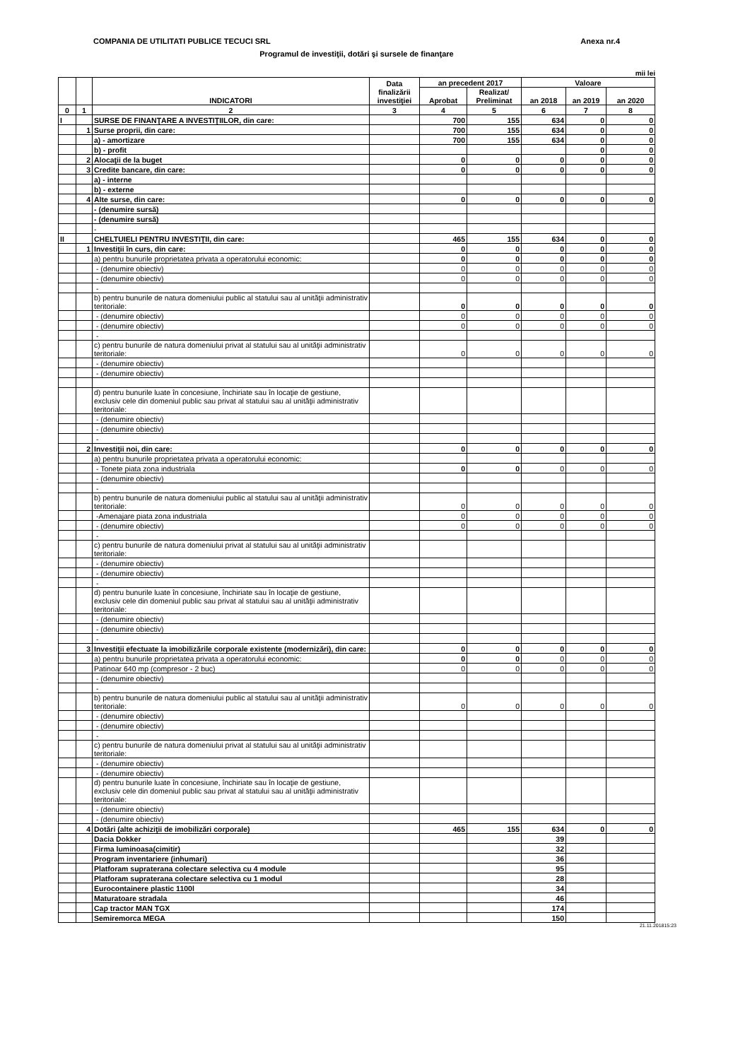COMPANIA DE UTILITATI PUBLICE TECUCI SRL Anexa nr.4
Programul de investiţii, dotări şi sursele de finanţare
mii lei
| | | INDICATORI | Data finalizării investiţiei | an precedent 2017 | | Valoare | | |
| --- | --- | --- | --- | --- | --- | --- | --- | --- |
| | | | | Aprobat | Realizat/ Preliminat | an 2018 | an 2019 | an 2020 |
| 0 | 1 | 2 | 3 | 4 | 5 | 6 | 7 | 8 |
| I | | SURSE DE FINANŢARE A INVESTIŢIILOR, din care: | | 700 | 155 | 634 | 0 | 0 |
| | 1 | Surse proprii, din care: | | 700 | 155 | 634 | 0 | 0 |
| | | a) - amortizare | | 700 | 155 | 634 | 0 | 0 |
| | | b) - profit | | | | | 0 | 0 |
| | 2 | Alocaţii de la buget | | 0 | 0 | 0 | 0 | 0 |
| | 3 | Credite bancare, din care: | | 0 | 0 | 0 | 0 | 0 |
| | | a) - interne | | | | | | |
| | | b) - externe | | | | | | |
| | 4 | Alte surse, din care: | | 0 | 0 | 0 | 0 | 0 |
| | | - (denumire sursă) | | | | | | |
| | | - (denumire sursă) | | | | | | |
| | | - | | | | | | |
| II | | CHELTUIELI PENTRU INVESTIŢII, din care: | | 465 | 155 | 634 | 0 | 0 |
| | 1 | Investiţii în curs, din care: | | 0 | 0 | 0 | 0 | 0 |
| | | a) pentru bunurile proprietatea privata a operatorului economic: | | 0 | 0 | 0 | 0 | 0 |
| | | - (denumire obiectiv) | | 0 | 0 | 0 | 0 | 0 |
| | | - (denumire obiectiv) | | 0 | 0 | 0 | 0 | 0 |
| | | - | | | | | | |
| | | b) pentru bunurile de natura domeniului public al statului sau al unităţii administrativ teritoriale: | | 0 | 0 | 0 | 0 | 0 |
| | | - (denumire obiectiv) | | 0 | 0 | 0 | 0 | 0 |
| | | - (denumire obiectiv) | | 0 | 0 | 0 | 0 | 0 |
| | | - | | | | | | |
| | | c) pentru bunurile de natura domeniului privat al statului sau al unităţii administrativ teritoriale: | | 0 | 0 | 0 | 0 | 0 |
| | | - (denumire obiectiv) | | | | | | |
| | | - (denumire obiectiv) | | | | | | |
| | | d) pentru bunurile luate în concesiune, închiriate sau în locaţie de gestiune, exclusiv cele din domeniul public sau privat al statului sau al unităţii administrativ teritoriale: | | | | | | |
| | | - (denumire obiectiv) | | | | | | |
| | | - (denumire obiectiv) | | | | | | |
| | | - | | | | | | |
| | 2 | Investiţii noi, din care: | | 0 | 0 | 0 | 0 | 0 |
| | | a) pentru bunurile proprietatea privata a operatorului economic: | | | | | | |
| | | - Tonete piata zona industriala | | 0 | 0 | 0 | 0 | 0 |
| | | - (denumire obiectiv) | | | | | | |
| | | - | | | | | | |
| | | b) pentru bunurile de natura domeniului public al statului sau al unităţii administrativ teritoriale: | | 0 | 0 | 0 | 0 | 0 |
| | | -Amenajare piata zona industriala | | 0 | 0 | 0 | 0 | 0 |
| | | - (denumire obiectiv) | | 0 | 0 | 0 | 0 | 0 |
| | | - | | | | | | |
| | | c) pentru bunurile de natura domeniului privat al statului sau al unităţii administrativ teritoriale: | | | | | | |
| | | - (denumire obiectiv) | | | | | | |
| | | - (denumire obiectiv) | | | | | | |
| | | - | | | | | | |
| | | d) pentru bunurile luate în concesiune, închiriate sau în locaţie de gestiune, exclusiv cele din domeniul public sau privat al statului sau al unităţii administrativ teritoriale: | | | | | | |
| | | - (denumire obiectiv) | | | | | | |
| | | - (denumire obiectiv) | | | | | | |
| | | - | | | | | | |
| | 3 | Investiţii efectuate la imobilizările corporale existente (modernizări), din care: | | 0 | 0 | 0 | 0 | 0 |
| | | a) pentru bunurile proprietatea privata a operatorului economic: | | 0 | 0 | 0 | 0 | 0 |
| | | Patinoar 640 mp (compresor - 2 buc) | | 0 | 0 | 0 | 0 | 0 |
| | | - (denumire obiectiv) | | | | | | |
| | | - | | | | | | |
| | | b) pentru bunurile de natura domeniului public al statului sau al unităţii administrativ teritoriale: | | 0 | 0 | 0 | 0 | 0 |
| | | - (denumire obiectiv) | | | | | | |
| | | - (denumire obiectiv) | | | | | | |
| | | - | | | | | | |
| | | c) pentru bunurile de natura domeniului privat al statului sau al unităţii administrativ teritoriale: | | | | | | |
| | | - (denumire obiectiv) | | | | | | |
| | | - (denumire obiectiv) | | | | | | |
| | | d) pentru bunurile luate în concesiune, închiriate sau în locaţie de gestiune, exclusiv cele din domeniul public sau privat al statului sau al unităţii administrativ teritoriale: | | | | | | |
| | | - (denumire obiectiv) | | | | | | |
| | | - (denumire obiectiv) | | | | | | |
| | 4 | Dotări (alte achiziţii de imobilizări corporale) | | 465 | 155 | 634 | 0 | 0 |
| | | Dacia Dokker | | | | 39 | | |
| | | Firma luminoasa(cimitir) | | | | 32 | | |
| | | Program inventariere (inhumari) | | | | 36 | | |
| | | Platforam supraterana colectare selectiva cu 4 module | | | | 95 | | |
| | | Platforam supraterana colectare selectiva cu 1 modul | | | | 28 | | |
| | | Eurocontainere plastic 1100l | | | | 34 | | |
| | | Maturatoare stradala | | | | 46 | | |
| | | Cap tractor MAN TGX | | | | 174 | | |
| | | Semiremorca MEGA | | | | 150 | | |
21.11.201815:23